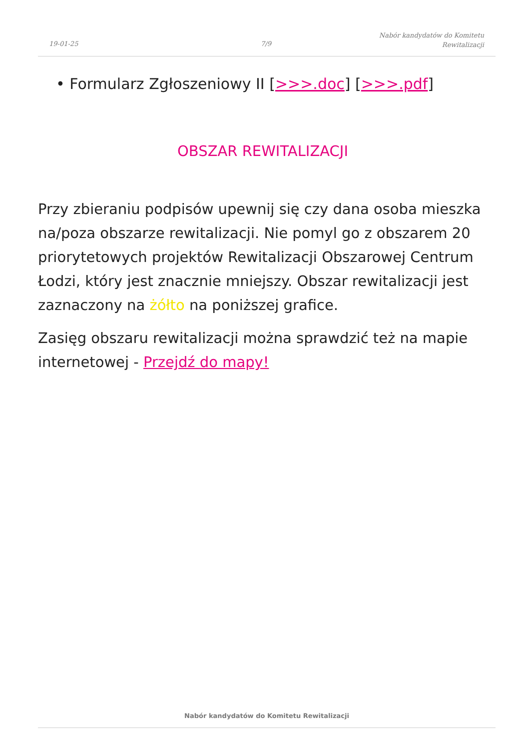19-01-25 7/9
Nabór kandydatów do Komitetu
Rewitalizacji
• Formularz Zgłoszeniowy II [>>>.doc] [>>>.pdf]
OBSZAR REWITALIZACJI
Przy zbieraniu podpisów upewnij się czy dana osoba mieszka na/poza obszarze rewitalizacji. Nie pomyl go z obszarem 20 priorytetowych projektów Rewitalizacji Obszarowej Centrum Łodzi, który jest znacznie mniejszy. Obszar rewitalizacji jest zaznaczony na żółto na poniższej grafice.
Zasięg obszaru rewitalizacji można sprawdzić też na mapie internetowej - Przejdź do mapy!
Nabór kandydatów do Komitetu Rewitalizacji